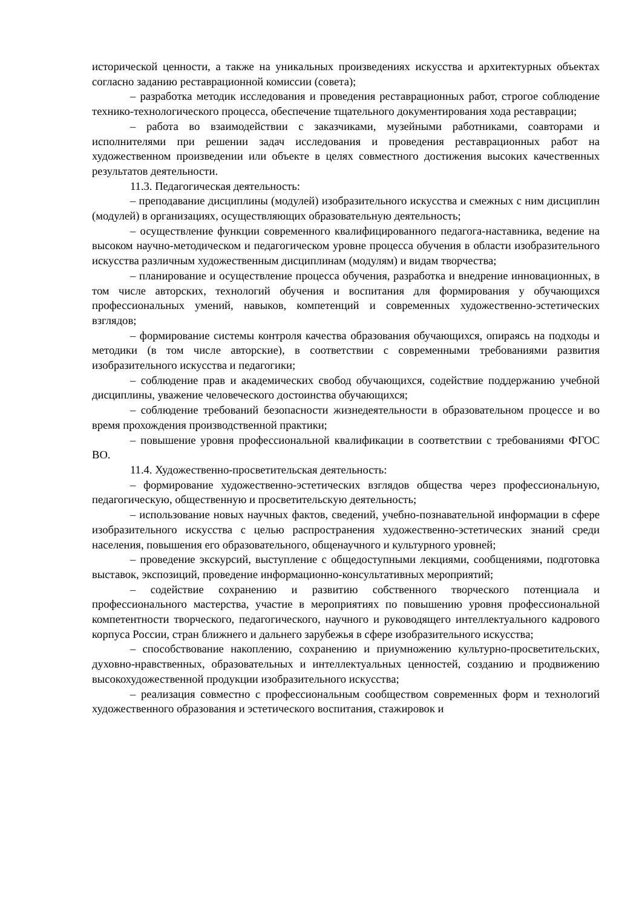исторической ценности, а также на уникальных произведениях искусства и архитектурных объектах согласно заданию реставрационной комиссии (совета);
– разработка методик исследования и проведения реставрационных работ, строгое соблюдение технико-технологического процесса, обеспечение тщательного документирования хода реставрации;
– работа во взаимодействии с заказчиками, музейными работниками, соавторами и исполнителями при решении задач исследования и проведения реставрационных работ на художественном произведении или объекте в целях совместного достижения высоких качественных результатов деятельности.
11.3. Педагогическая деятельность:
– преподавание дисциплины (модулей) изобразительного искусства и смежных с ним дисциплин (модулей) в организациях, осуществляющих образовательную деятельность;
– осуществление функции современного квалифицированного педагога-наставника, ведение на высоком научно-методическом и педагогическом уровне процесса обучения в области изобразительного искусства различным художественным дисциплинам (модулям) и видам творчества;
– планирование и осуществление процесса обучения, разработка и внедрение инновационных, в том числе авторских, технологий обучения и воспитания для формирования у обучающихся профессиональных умений, навыков, компетенций и современных художественно-эстетических взглядов;
– формирование системы контроля качества образования обучающихся, опираясь на подходы и методики (в том числе авторские), в соответствии с современными требованиями развития изобразительного искусства и педагогики;
– соблюдение прав и академических свобод обучающихся, содействие поддержанию учебной дисциплины, уважение человеческого достоинства обучающихся;
– соблюдение требований безопасности жизнедеятельности в образовательном процессе и во время прохождения производственной практики;
– повышение уровня профессиональной квалификации в соответствии с требованиями ФГОС ВО.
11.4. Художественно-просветительская деятельность:
– формирование художественно-эстетических взглядов общества через профессиональную, педагогическую, общественную и просветительскую деятельность;
– использование новых научных фактов, сведений, учебно-познавательной информации в сфере изобразительного искусства с целью распространения художественно-эстетических знаний среди населения, повышения его образовательного, общенаучного и культурного уровней;
– проведение экскурсий, выступление с общедоступными лекциями, сообщениями, подготовка выставок, экспозиций, проведение информационно-консультативных мероприятий;
– содействие сохранению и развитию собственного творческого потенциала и профессионального мастерства, участие в мероприятиях по повышению уровня профессиональной компетентности творческого, педагогического, научного и руководящего интеллектуального кадрового корпуса России, стран ближнего и дальнего зарубежья в сфере изобразительного искусства;
– способствование накоплению, сохранению и приумножению культурно-просветительских, духовно-нравственных, образовательных и интеллектуальных ценностей, созданию и продвижению высокохудожественной продукции изобразительного искусства;
– реализация совместно с профессиональным сообществом современных форм и технологий художественного образования и эстетического воспитания, стажировок и